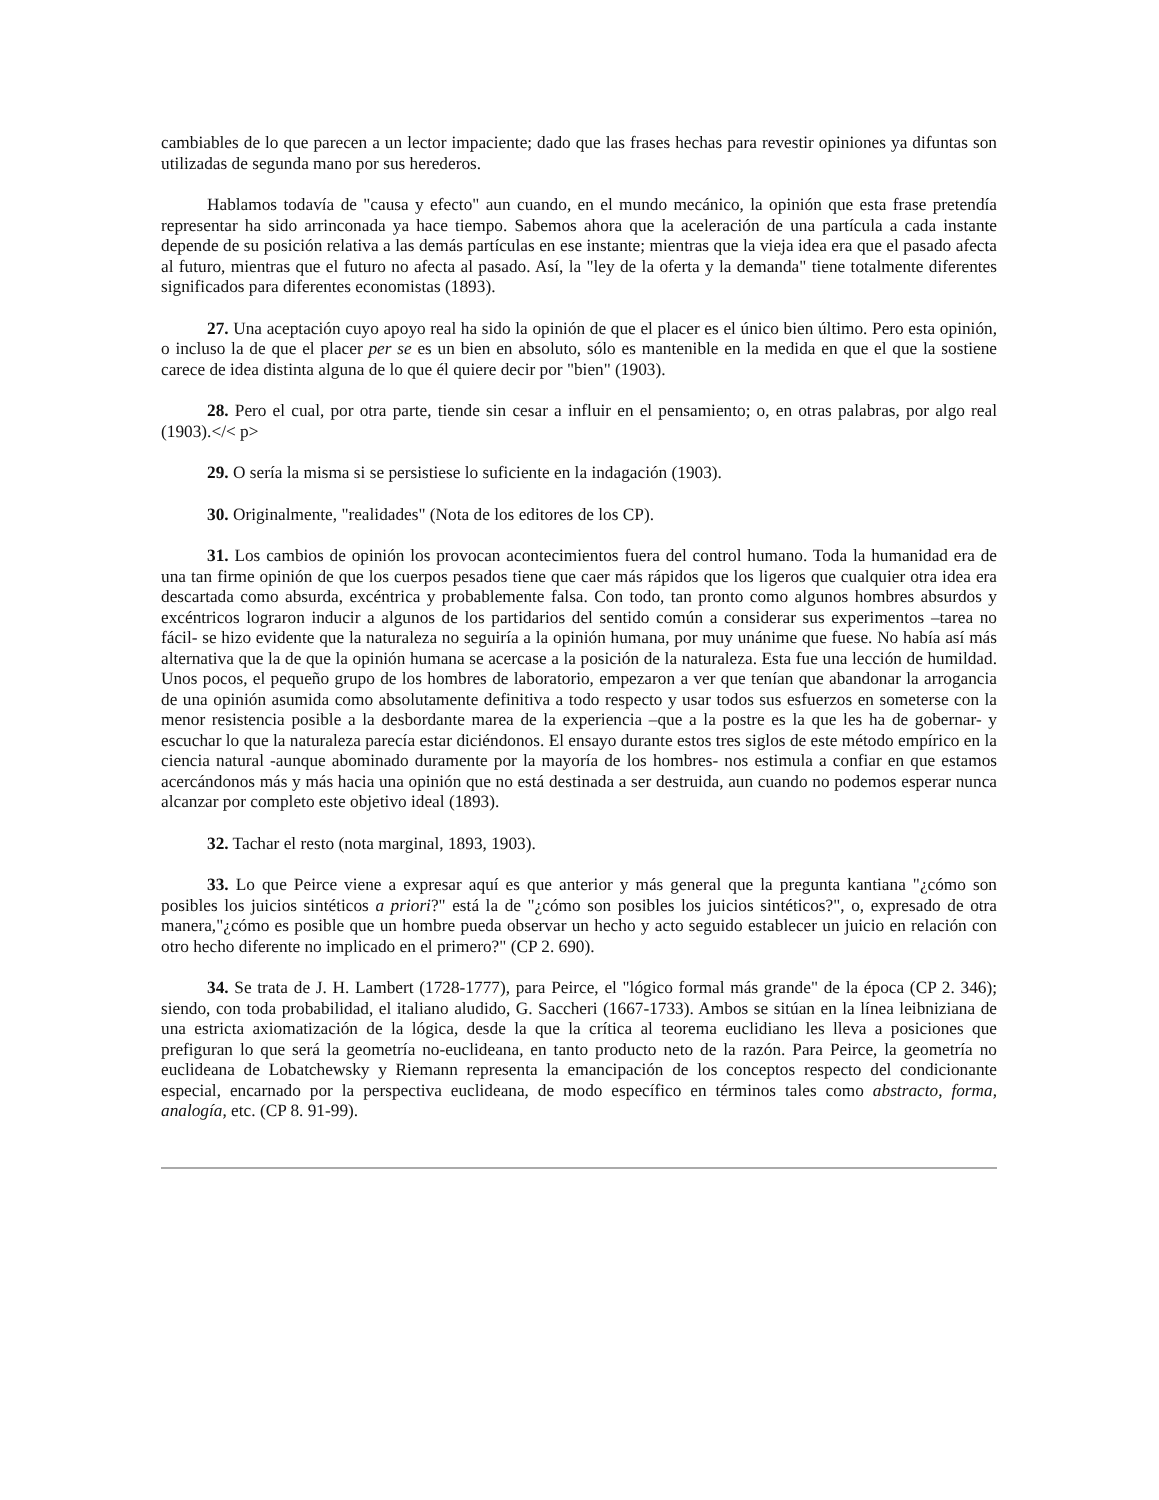cambiables de lo que parecen a un lector impaciente; dado que las frases hechas para revestir opiniones ya difuntas son utilizadas de segunda mano por sus herederos.
Hablamos todavía de "causa y efecto" aun cuando, en el mundo mecánico, la opinión que esta frase pretendía representar ha sido arrinconada ya hace tiempo. Sabemos ahora que la aceleración de una partícula a cada instante depende de su posición relativa a las demás partículas en ese instante; mientras que la vieja idea era que el pasado afecta al futuro, mientras que el futuro no afecta al pasado. Así, la "ley de la oferta y la demanda" tiene totalmente diferentes significados para diferentes economistas (1893).
27. Una aceptación cuyo apoyo real ha sido la opinión de que el placer es el único bien último. Pero esta opinión, o incluso la de que el placer per se es un bien en absoluto, sólo es mantenible en la medida en que el que la sostiene carece de idea distinta alguna de lo que él quiere decir por "bien" (1903).
28. Pero el cual, por otra parte, tiende sin cesar a influir en el pensamiento; o, en otras palabras, por algo real (1903).</< p>
29. O sería la misma si se persistiese lo suficiente en la indagación (1903).
30. Originalmente, "realidades" (Nota de los editores de los CP).
31. Los cambios de opinión los provocan acontecimientos fuera del control humano. Toda la humanidad era de una tan firme opinión de que los cuerpos pesados tiene que caer más rápidos que los ligeros que cualquier otra idea era descartada como absurda, excéntrica y probablemente falsa. Con todo, tan pronto como algunos hombres absurdos y excéntricos lograron inducir a algunos de los partidarios del sentido común a considerar sus experimentos –tarea no fácil- se hizo evidente que la naturaleza no seguiría a la opinión humana, por muy unánime que fuese. No había así más alternativa que la de que la opinión humana se acercase a la posición de la naturaleza. Esta fue una lección de humildad. Unos pocos, el pequeño grupo de los hombres de laboratorio, empezaron a ver que tenían que abandonar la arrogancia de una opinión asumida como absolutamente definitiva a todo respecto y usar todos sus esfuerzos en someterse con la menor resistencia posible a la desbordante marea de la experiencia –que a la postre es la que les ha de gobernar- y escuchar lo que la naturaleza parecía estar diciéndonos. El ensayo durante estos tres siglos de este método empírico en la ciencia natural -aunque abominado duramente por la mayoría de los hombres- nos estimula a confiar en que estamos acercándonos más y más hacia una opinión que no está destinada a ser destruida, aun cuando no podemos esperar nunca alcanzar por completo este objetivo ideal (1893).
32. Tachar el resto (nota marginal, 1893, 1903).
33. Lo que Peirce viene a expresar aquí es que anterior y más general que la pregunta kantiana "¿cómo son posibles los juicios sintéticos a priori?" está la de "¿cómo son posibles los juicios sintéticos?", o, expresado de otra manera,"¿cómo es posible que un hombre pueda observar un hecho y acto seguido establecer un juicio en relación con otro hecho diferente no implicado en el primero?" (CP 2. 690).
34. Se trata de J. H. Lambert (1728-1777), para Peirce, el "lógico formal más grande" de la época (CP 2. 346); siendo, con toda probabilidad, el italiano aludido, G. Saccheri (1667-1733). Ambos se sitúan en la línea leibniziana de una estricta axiomatización de la lógica, desde la que la crítica al teorema euclidiano les lleva a posiciones que prefiguran lo que será la geometría no-euclideana, en tanto producto neto de la razón. Para Peirce, la geometría no euclideana de Lobatchewsky y Riemann representa la emancipación de los conceptos respecto del condicionante especial, encarnado por la perspectiva euclideana, de modo específico en términos tales como abstracto, forma, analogía, etc. (CP 8. 91-99).